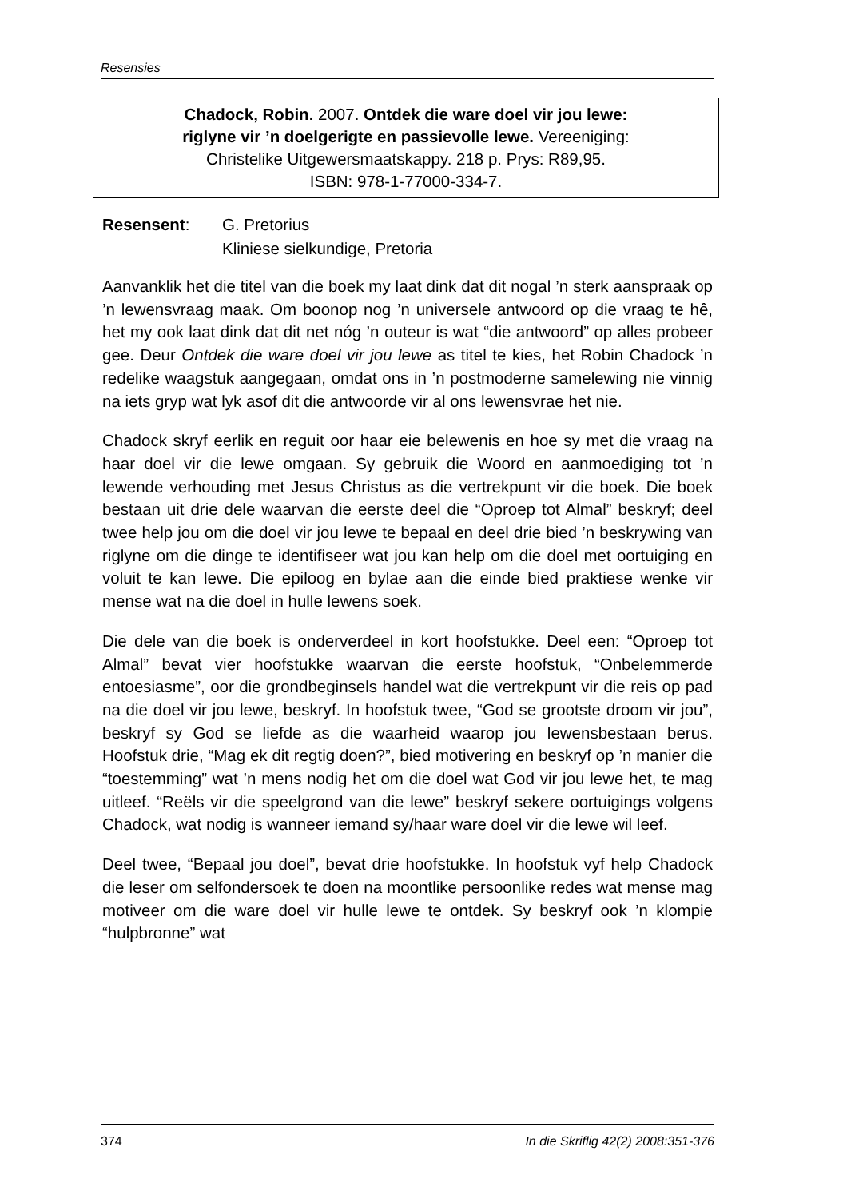Resensies
Chadock, Robin. 2007. Ontdek die ware doel vir jou lewe:
riglyne vir ’n doelgerigte en passievolle lewe. Vereeniging:
Christelike Uitgewersmaatskappy. 218 p. Prys: R89,95.
ISBN: 978-1-77000-334-7.
| Resensent : | G. Pretorius Kliniese sielkundige, Pretoria |
Aanvanklik het die titel van die boek my laat dink dat dit nogal ’n sterk aanspraak op ’n lewensvraag maak. Om boonop nog ’n universele antwoord op die vraag te hê, het my ook laat dink dat dit net nóg ’n outeur is wat “die antwoord” op alles probeer gee. Deur Ontdek die ware doel vir jou lewe as titel te kies, het Robin Chadock ’n redelike waagstuk aangegaan, omdat ons in ’n postmoderne samelewing nie vinnig na iets gryp wat lyk asof dit die antwoorde vir al ons lewensvrae het nie.
Chadock skryf eerlik en reguit oor haar eie belewenis en hoe sy met die vraag na haar doel vir die lewe omgaan. Sy gebruik die Woord en aanmoediging tot ’n lewende verhouding met Jesus Christus as die vertrekpunt vir die boek. Die boek bestaan uit drie dele waarvan die eerste deel die “Oproep tot Almal” beskryf; deel twee help jou om die doel vir jou lewe te bepaal en deel drie bied ’n beskrywing van riglyne om die dinge te identifiseer wat jou kan help om die doel met oortuiging en voluit te kan lewe. Die epiloog en bylae aan die einde bied praktiese wenke vir mense wat na die doel in hulle lewens soek.
Die dele van die boek is onderverdeel in kort hoofstukke. Deel een: “Oproep tot Almal” bevat vier hoofstukke waarvan die eerste hoofstuk, “Onbelemmerde entoesiasme”, oor die grondbeginsels handel wat die vertrekpunt vir die reis op pad na die doel vir jou lewe, beskryf. In hoofstuk twee, “God se grootste droom vir jou”, beskryf sy God se liefde as die waarheid waarop jou lewensbestaan berus. Hoofstuk drie, “Mag ek dit regtig doen?”, bied motivering en beskryf op ’n manier die “toestemming” wat ’n mens nodig het om die doel wat God vir jou lewe het, te mag uitleef. “Reëls vir die speelgrond van die lewe” beskryf sekere oortuigings volgens Chadock, wat nodig is wanneer iemand sy/haar ware doel vir die lewe wil leef.
Deel twee, “Bepaal jou doel”, bevat drie hoofstukke. In hoofstuk vyf help Chadock die leser om selfondersoek te doen na moontlike persoonlike redes wat mense mag motiveer om die ware doel vir hulle lewe te ontdek. Sy beskryf ook ’n klompie “hulpbronne” wat
374 In die Skriflig 42(2) 2008:351-376